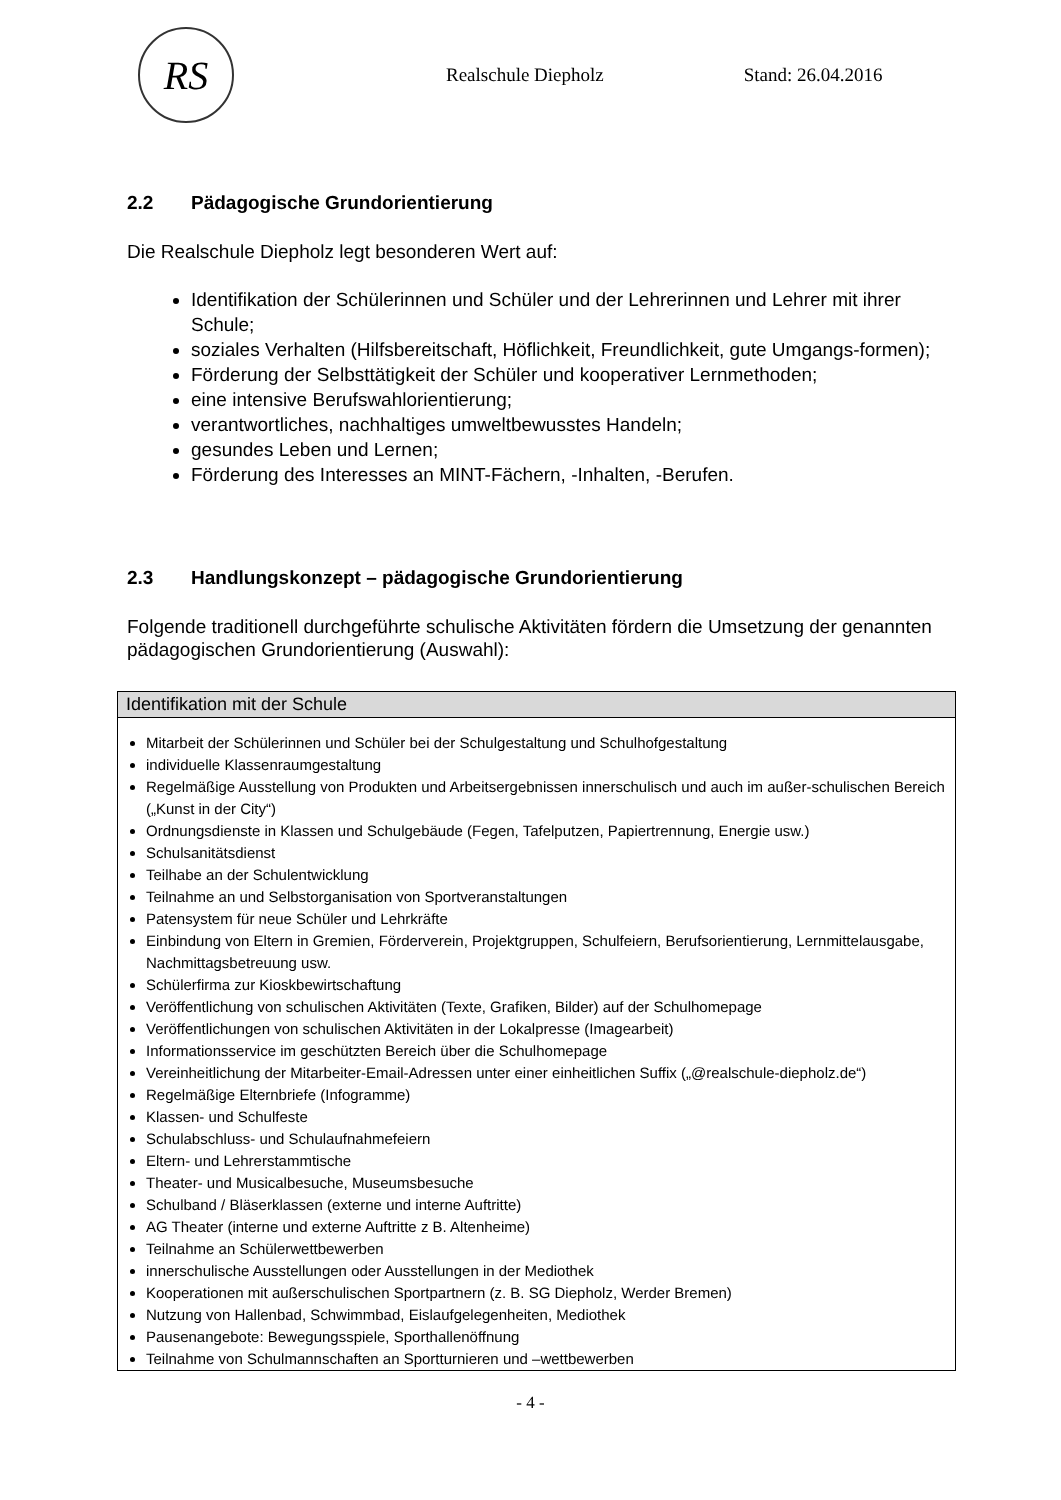RS
Realschule Diepholz Stand: 26.04.2016
2.2 Pädagogische Grundorientierung
Die Realschule Diepholz legt besonderen Wert auf:
Identifikation der Schülerinnen und Schüler und der Lehrerinnen und Lehrer mit ihrer Schule;
soziales Verhalten (Hilfsbereitschaft, Höflichkeit, Freundlichkeit, gute Umgangs-formen);
Förderung der Selbsttätigkeit der Schüler und kooperativer Lernmethoden;
eine intensive Berufswahlorientierung;
verantwortliches, nachhaltiges umweltbewusstes Handeln;
gesundes Leben und Lernen;
Förderung des Interesses an MINT-Fächern, -Inhalten, -Berufen.
2.3 Handlungskonzept – pädagogische Grundorientierung
Folgende traditionell durchgeführte schulische Aktivitäten fördern die Umsetzung der genannten pädagogischen Grundorientierung (Auswahl):
| Identifikation mit der Schule |
| --- |
| Mitarbeit der Schülerinnen und Schüler bei der Schulgestaltung und Schulhofgestaltung individuelle Klassenraumgestaltung Regelmäßige Ausstellung von Produkten und Arbeitsergebnissen innerschulisch und auch im außer-schulischen Bereich („Kunst in der City“) Ordnungsdienste in Klassen und Schulgebäude (Fegen, Tafelputzen, Papiertrennung, Energie usw.) Schulsanitätsdienst Teilhabe an der Schulentwicklung Teilnahme an und Selbstorganisation von Sportveranstaltungen Patensystem für neue Schüler und Lehrkräfte Einbindung von Eltern in Gremien, Förderverein, Projektgruppen, Schulfeiern, Berufsorientierung, Lernmittelausgabe, Nachmittagsbetreuung usw. Schülerfirma zur Kioskbewirtschaftung Veröffentlichung von schulischen Aktivitäten (Texte, Grafiken, Bilder) auf der Schulhomepage Veröffentlichungen von schulischen Aktivitäten in der Lokalpresse (Imagearbeit) Informationsservice im geschützten Bereich über die Schulhomepage Vereinheitlichung der Mitarbeiter-Email-Adressen unter einer einheitlichen Suffix („@realschule-diepholz.de“) Regelmäßige Elternbriefe (Infogramme) Klassen- und Schulfeste Schulabschluss- und Schulaufnahmefeiern Eltern- und Lehrerstammtische Theater- und Musicalbesuche, Museumsbesuche Schulband / Bläserklassen (externe und interne Auftritte) AG Theater (interne und externe Auftritte z B. Altenheime) Teilnahme an Schülerwettbewerben innerschulische Ausstellungen oder Ausstellungen in der Mediothek Kooperationen mit außerschulischen Sportpartnern (z. B. SG Diepholz, Werder Bremen) Nutzung von Hallenbad, Schwimmbad, Eislaufgelegenheiten, Mediothek Pausenangebote: Bewegungsspiele, Sporthallenöffnung Teilnahme von Schulmannschaften an Sportturnieren und –wettbewerben |
- 4 -